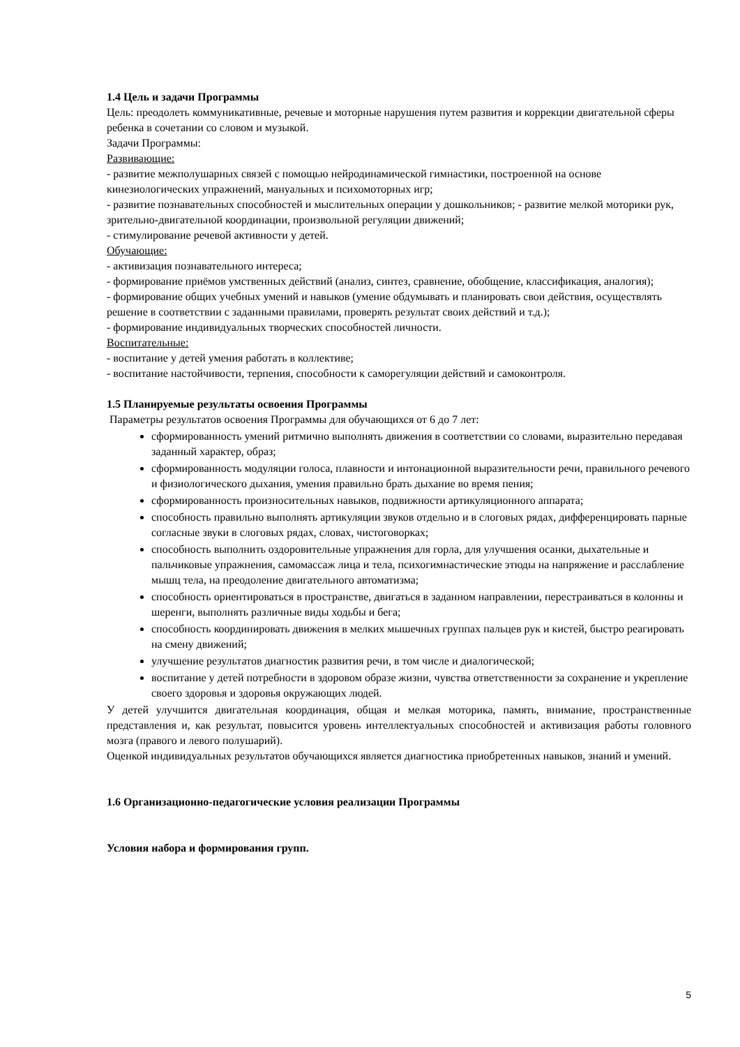1.4 Цель и задачи Программы
Цель: преодолеть коммуникативные, речевые и моторные нарушения путем развития и коррекции двигательной сферы ребенка в сочетании со словом и музыкой.
Задачи Программы:
Развивающие:
- развитие межполушарных связей с помощью нейродинамической гимнастики, построенной на основе кинезиологических упражнений, мануальных и психомоторных игр;
- развитие познавательных способностей и мыслительных операции у дошкольников; - развитие мелкой моторики рук, зрительно-двигательной координации, произвольной регуляции движений;
- стимулирование речевой активности у детей.
Обучающие:
- активизация познавательного интереса;
- формирование приёмов умственных действий (анализ, синтез, сравнение, обобщение, классификация, аналогия);
- формирование общих учебных умений и навыков (умение обдумывать и планировать свои действия, осуществлять решение в соответствии с заданными правилами, проверять результат своих действий и т.д.);
- формирование индивидуальных творческих способностей личности.
Воспитательные:
- воспитание у детей умения работать в коллективе;
- воспитание настойчивости, терпения, способности к саморегуляции действий и самоконтроля.
1.5 Планируемые результаты освоения Программы
Параметры результатов освоения Программы для обучающихся от 6 до 7 лет:
сформированность умений ритмично выполнять движения в соответствии со словами, выразительно передавая заданный характер, образ;
сформированность модуляции голоса, плавности и интонационной выразительности речи, правильного речевого и физиологического дыхания, умения правильно брать дыхание во время пения;
сформированность произносительных навыков, подвижности артикуляционного аппарата;
способность правильно выполнять артикуляции звуков отдельно и в слоговых рядах, дифференцировать парные согласные звуки в слоговых рядах, словах, чистоговорках;
способность выполнить оздоровительные упражнения для горла, для улучшения осанки, дыхательные и пальчиковые упражнения, самомассаж лица и тела, психогимнастические этюды на напряжение и расслабление мышц тела, на преодоление двигательного автоматизма;
способность ориентироваться в пространстве, двигаться в заданном направлении, перестраиваться в колонны и шеренги, выполнять различные виды ходьбы и бега;
способность координировать движения в мелких мышечных группах пальцев рук и кистей, быстро реагировать на смену движений;
улучшение результатов диагностик развития речи, в том числе и диалогической;
воспитание у детей потребности в здоровом образе жизни, чувства ответственности за сохранение и укрепление своего здоровья и здоровья окружающих людей.
У детей улучшится двигательная координация, общая и мелкая моторика, память, внимание, пространственные представления и, как результат, повысится уровень интеллектуальных способностей и активизация работы головного мозга (правого и левого полушарий).
Оценкой индивидуальных результатов обучающихся является диагностика приобретенных навыков, знаний и умений.
1.6 Организационно-педагогические условия реализации Программы
Условия набора и формирования групп.
5